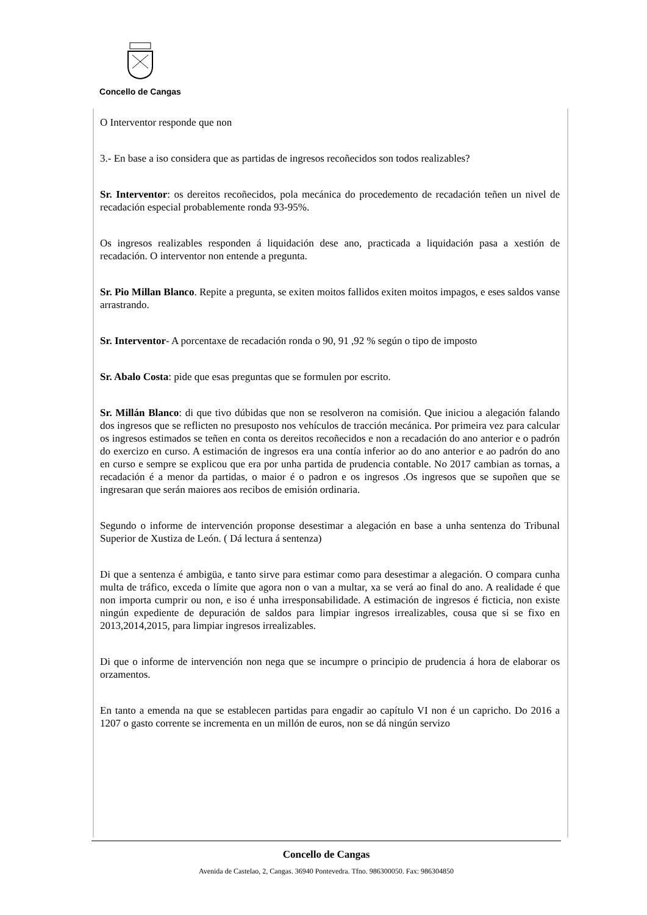Concello de Cangas
O Interventor responde que non
3.- En base a iso considera que as partidas de ingresos recoñecidos son todos realizables?
Sr. Interventor: os dereitos recoñecidos, pola mecánica do procedemento de recadación teñen un nivel de recadación especial probablemente ronda 93-95%.
Os ingresos realizables responden á liquidación dese ano, practicada a liquidación pasa a xestión de recadación. O interventor non entende a pregunta.
Sr. Pio Millan Blanco. Repite a pregunta, se exiten moitos fallidos exiten moitos impagos, e eses saldos vanse arrastrando.
Sr. Interventor- A porcentaxe de recadación ronda o 90, 91 ,92 % según o tipo de imposto
Sr. Abalo Costa: pide que esas preguntas que se formulen por escrito.
Sr. Millán Blanco: di que tivo dúbidas que non se resolveron na comisión. Que iniciou a alegación falando dos ingresos que se reflicten no presuposto nos vehículos de tracción mecánica. Por primeira vez para calcular os ingresos estimados se teñen en conta os dereitos recoñecidos e non a recadación do ano anterior e o padrón do exercizo en curso. A estimación de ingresos era una contía inferior ao do ano anterior e ao padrón do ano en curso e sempre se explicou que era por unha partida de prudencia contable. No 2017 cambian as tornas, a recadación é a menor da partidas, o maior é o padron e os ingresos .Os ingresos que se supoñen que se ingresaran que serán maiores aos recibos de emisión ordinaria.
Segundo o informe de intervención proponse desestimar a alegación en base a unha sentenza do Tribunal Superior de Xustiza de León. ( Dá lectura á sentenza)
Di que a sentenza é ambigüa, e tanto sirve para estimar como para desestimar a alegación. O compara cunha multa de tráfico, exceda o límite que agora non o van a multar, xa se verá ao final do ano. A realidade é que non importa cumprir ou non, e iso é unha irresponsabilidade. A estimación de ingresos é ficticia, non existe ningún expediente de depuración de saldos para limpiar ingresos irrealizables, cousa que si se fixo en 2013,2014,2015, para limpiar ingresos irrealizables.
Di que o informe de intervención non nega que se incumpre o principio de prudencia á hora de elaborar os orzamentos.
En tanto a emenda na que se establecen partidas para engadir ao capítulo VI non é un capricho. Do 2016 a 1207 o gasto corrente se incrementa en un millón de euros, non se dá ningún servizo
Concello de Cangas
Avenida de Castelao, 2, Cangas. 36940 Pontevedra. Tfno. 986300050. Fax: 986304850